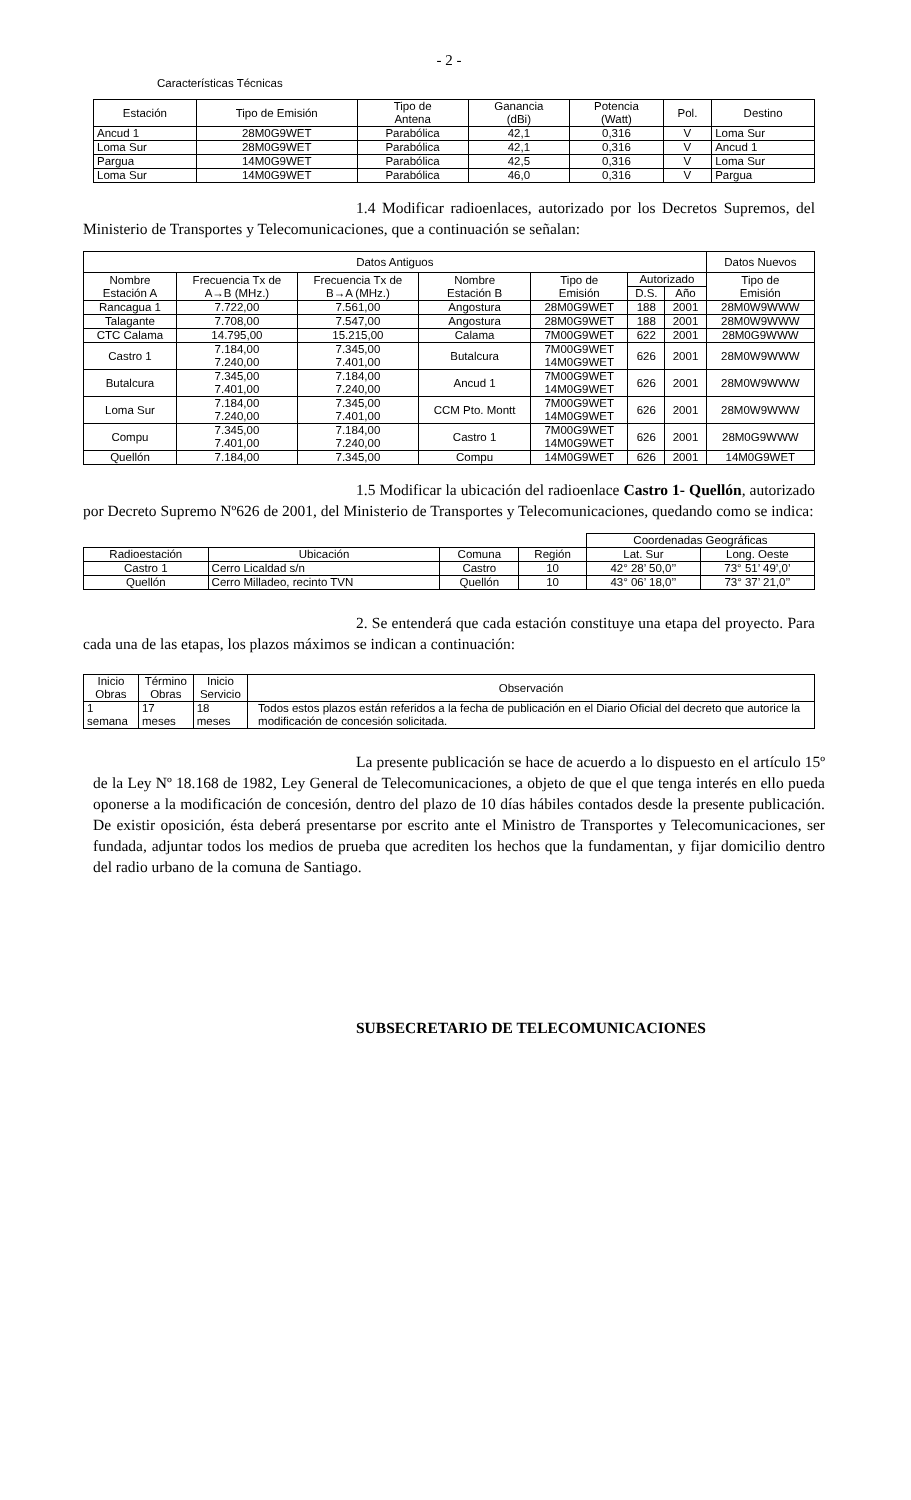- 2 -
Características Técnicas
| Estación | Tipo de Emisión | Tipo de Antena | Ganancia (dBi) | Potencia (Watt) | Pol. | Destino |
| --- | --- | --- | --- | --- | --- | --- |
| Ancud 1 | 28M0G9WET | Parabólica | 42,1 | 0,316 | V | Loma Sur |
| Loma Sur | 28M0G9WET | Parabólica | 42,1 | 0,316 | V | Ancud 1 |
| Pargua | 14M0G9WET | Parabólica | 42,5 | 0,316 | V | Loma Sur |
| Loma Sur | 14M0G9WET | Parabólica | 46,0 | 0,316 | V | Pargua |
1.4 Modificar radioenlaces, autorizado por los Decretos Supremos, del Ministerio de Transportes y Telecomunicaciones, que a continuación se señalan:
| Datos Antiguos | | | | | | | Datos Nuevos |
| --- | --- | --- | --- | --- | --- | --- | --- |
| Nombre Estación A | Frecuencia Tx de A→B (MHz.) | Frecuencia Tx de B→A (MHz.) | Nombre Estación B | Tipo de Emisión | Autorizado | | Tipo de Emisión |
| | | | | | D.S. | Año | |
| Rancagua 1 | 7.722,00 | 7.561,00 | Angostura | 28M0G9WET | 188 | 2001 | 28M0W9WWW |
| Talagante | 7.708,00 | 7.547,00 | Angostura | 28M0G9WET | 188 | 2001 | 28M0W9WWW |
| CTC Calama | 14.795,00 | 15.215,00 | Calama | 7M00G9WET | 622 | 2001 | 28M0G9WWW |
| Castro 1 | 7.184,00 7.240,00 | 7.345,00 7.401,00 | Butalcura | 7M00G9WET 14M0G9WET | 626 | 2001 | 28M0W9WWW |
| Butalcura | 7.345,00 7.401,00 | 7.184,00 7.240,00 | Ancud 1 | 7M00G9WET 14M0G9WET | 626 | 2001 | 28M0W9WWW |
| Loma Sur | 7.184,00 7.240,00 | 7.345,00 7.401,00 | CCM Pto. Montt | 7M00G9WET 14M0G9WET | 626 | 2001 | 28M0W9WWW |
| Compu | 7.345,00 7.401,00 | 7.184,00 7.240,00 | Castro 1 | 7M00G9WET 14M0G9WET | 626 | 2001 | 28M0G9WWW |
| Quellón | 7.184,00 | 7.345,00 | Compu | 14M0G9WET | 626 | 2001 | 14M0G9WET |
1.5 Modificar la ubicación del radioenlace Castro 1- Quellón, autorizado por Decreto Supremo Nº626 de 2001, del Ministerio de Transportes y Telecomunicaciones, quedando como se indica:
| | | | | Coordenadas Geográficas | |
| Radioestación | Ubicación | Comuna | Región | Lat. Sur | Long. Oeste |
| Castro 1 | Cerro Licaldad s/n | Castro | 10 | 42° 28’ 50,0’’ | 73° 51’ 49’,0’ |
| Quellón | Cerro Milladeo, recinto TVN | Quellón | 10 | 43° 06’ 18,0’’ | 73° 37’ 21,0’’ |
2. Se entenderá que cada estación constituye una etapa del proyecto. Para cada una de las etapas, los plazos máximos se indican a continuación:
| Inicio Obras | Término Obras | Inicio Servicio | Observación |
| --- | --- | --- | --- |
| 1 semana | 17 meses | 18 meses | Todos estos plazos están referidos a la fecha de publicación en el Diario Oficial del decreto que autorice la modificación de concesión solicitada. |
La presente publicación se hace de acuerdo a lo dispuesto en el artículo 15º de la Ley Nº 18.168 de 1982, Ley General de Telecomunicaciones, a objeto de que el que tenga interés en ello pueda oponerse a la modificación de concesión, dentro del plazo de 10 días hábiles contados desde la presente publicación. De existir oposición, ésta deberá presentarse por escrito ante el Ministro de Transportes y Telecomunicaciones, ser fundada, adjuntar todos los medios de prueba que acrediten los hechos que la fundamentan, y fijar domicilio dentro del radio urbano de la comuna de Santiago.
SUBSECRETARIO DE TELECOMUNICACIONES